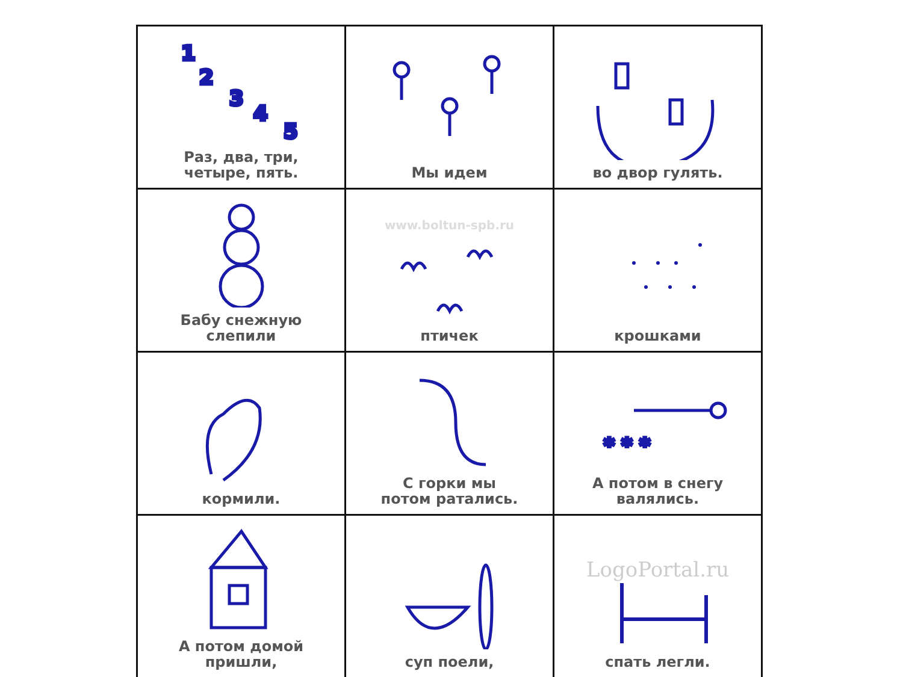| 1 2 3 4 5 Раз, два, три, четыре, пять. | Мы идем | во двор гулять. |
| Бабу снежную слепили | www.boltun-spb.ru птичек | крошками |
| кормили. | С горки мы потом ратались. | * * * А потом в снегу валялись. |
| А потом домой пришли, | суп поели, | LogoPortal.ru спать легли. |